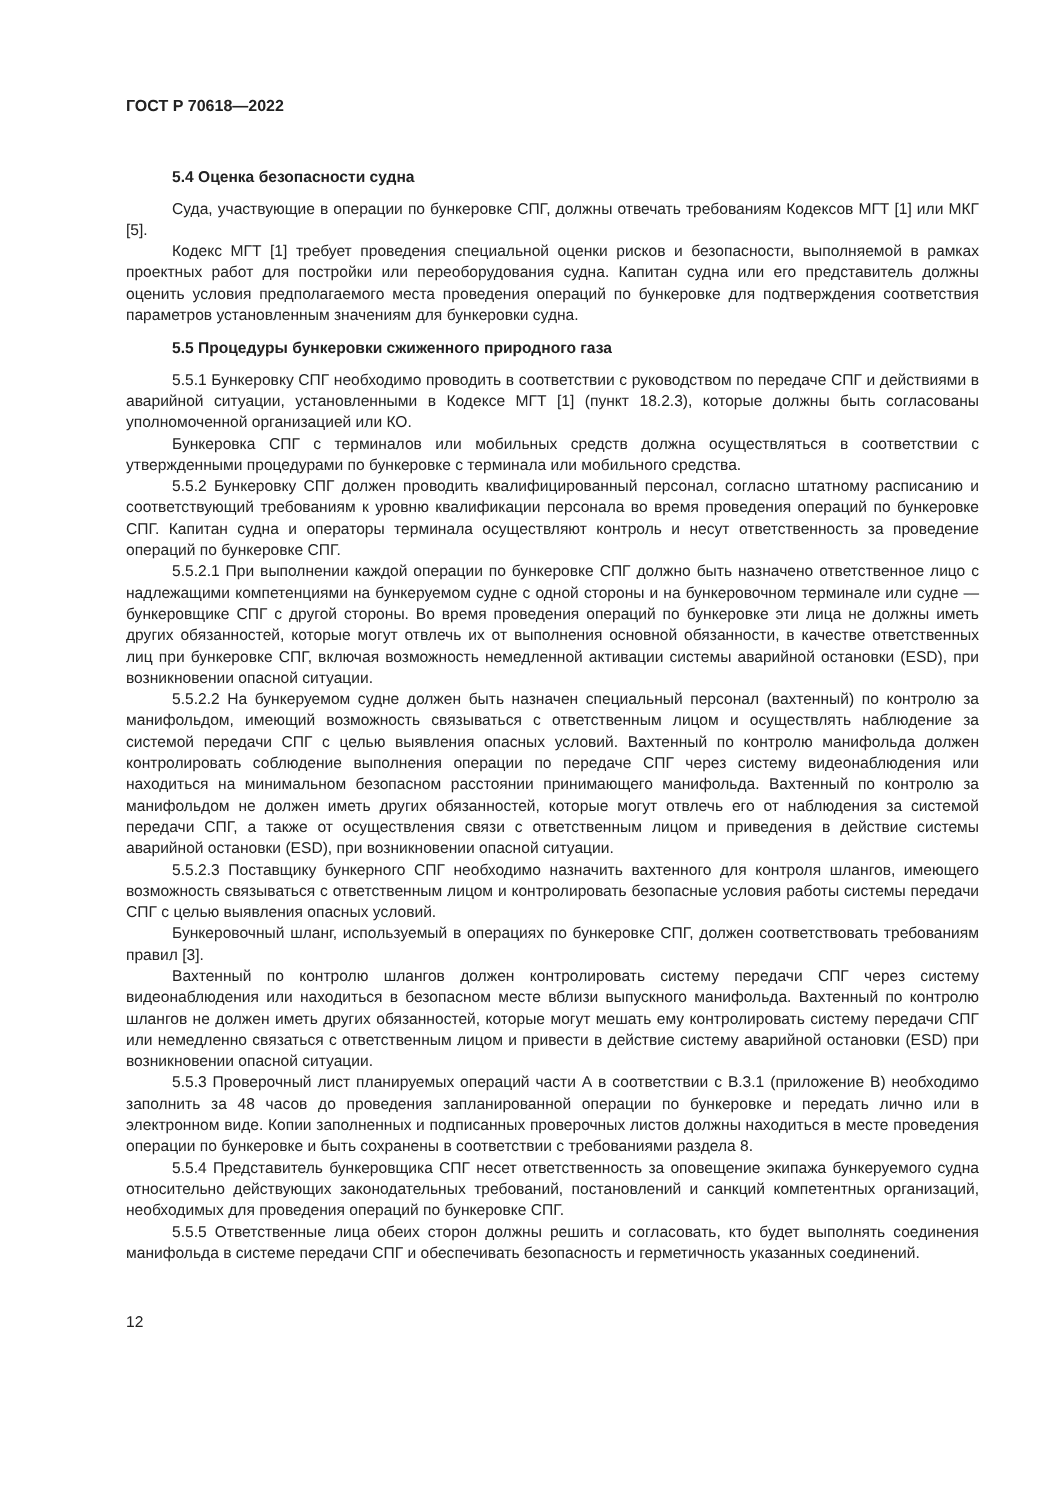ГОСТ Р 70618—2022
5.4 Оценка безопасности судна
Суда, участвующие в операции по бункеровке СПГ, должны отвечать требованиям Кодексов МГТ [1] или МКГ [5].
Кодекс МГТ [1] требует проведения специальной оценки рисков и безопасности, выполняемой в рамках проектных работ для постройки или переоборудования судна. Капитан судна или его представитель должны оценить условия предполагаемого места проведения операций по бункеровке для подтверждения соответствия параметров установленным значениям для бункеровки судна.
5.5 Процедуры бункеровки сжиженного природного газа
5.5.1 Бункеровку СПГ необходимо проводить в соответствии с руководством по передаче СПГ и действиями в аварийной ситуации, установленными в Кодексе МГТ [1] (пункт 18.2.3), которые должны быть согласованы уполномоченной организацией или КО.
Бункеровка СПГ с терминалов или мобильных средств должна осуществляться в соответствии с утвержденными процедурами по бункеровке с терминала или мобильного средства.
5.5.2 Бункеровку СПГ должен проводить квалифицированный персонал, согласно штатному расписанию и соответствующий требованиям к уровню квалификации персонала во время проведения операций по бункеровке СПГ. Капитан судна и операторы терминала осуществляют контроль и несут ответственность за проведение операций по бункеровке СПГ.
5.5.2.1 При выполнении каждой операции по бункеровке СПГ должно быть назначено ответственное лицо с надлежащими компетенциями на бункеруемом судне с одной стороны и на бункеровочном терминале или судне — бункеровщике СПГ с другой стороны. Во время проведения операций по бункеровке эти лица не должны иметь других обязанностей, которые могут отвлечь их от выполнения основной обязанности, в качестве ответственных лиц при бункеровке СПГ, включая возможность немедленной активации системы аварийной остановки (ESD), при возникновении опасной ситуации.
5.5.2.2 На бункеруемом судне должен быть назначен специальный персонал (вахтенный) по контролю за манифольдом, имеющий возможность связываться с ответственным лицом и осуществлять наблюдение за системой передачи СПГ с целью выявления опасных условий. Вахтенный по контролю манифольда должен контролировать соблюдение выполнения операции по передаче СПГ через систему видеонаблюдения или находиться на минимальном безопасном расстоянии принимающего манифольда. Вахтенный по контролю за манифольдом не должен иметь других обязанностей, которые могут отвлечь его от наблюдения за системой передачи СПГ, а также от осуществления связи с ответственным лицом и приведения в действие системы аварийной остановки (ESD), при возникновении опасной ситуации.
5.5.2.3 Поставщику бункерного СПГ необходимо назначить вахтенного для контроля шлангов, имеющего возможность связываться с ответственным лицом и контролировать безопасные условия работы системы передачи СПГ с целью выявления опасных условий.
Бункеровочный шланг, используемый в операциях по бункеровке СПГ, должен соответствовать требованиям правил [3].
Вахтенный по контролю шлангов должен контролировать систему передачи СПГ через систему видеонаблюдения или находиться в безопасном месте вблизи выпускного манифольда. Вахтенный по контролю шлангов не должен иметь других обязанностей, которые могут мешать ему контролировать систему передачи СПГ или немедленно связаться с ответственным лицом и привести в действие систему аварийной остановки (ESD) при возникновении опасной ситуации.
5.5.3 Проверочный лист планируемых операций части А в соответствии с В.3.1 (приложение В) необходимо заполнить за 48 часов до проведения запланированной операции по бункеровке и передать лично или в электронном виде. Копии заполненных и подписанных проверочных листов должны находиться в месте проведения операции по бункеровке и быть сохранены в соответствии с требованиями раздела 8.
5.5.4 Представитель бункеровщика СПГ несет ответственность за оповещение экипажа бункеруемого судна относительно действующих законодательных требований, постановлений и санкций компетентных организаций, необходимых для проведения операций по бункеровке СПГ.
5.5.5 Ответственные лица обеих сторон должны решить и согласовать, кто будет выполнять соединения манифольда в системе передачи СПГ и обеспечивать безопасность и герметичность указанных соединений.
12